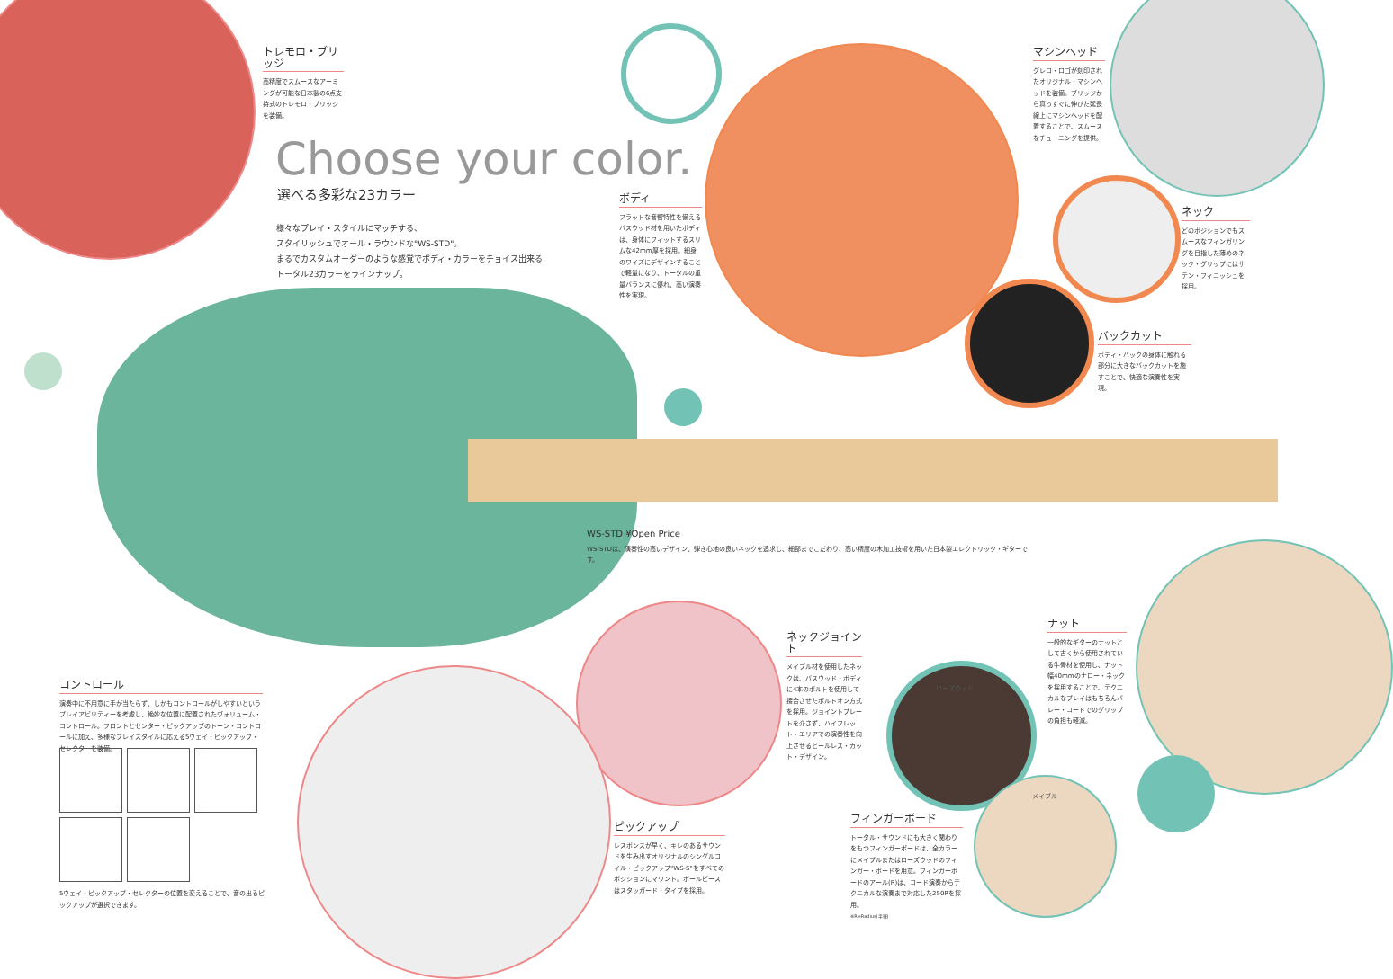トレモロ・ブリッジ
高精度でスムースなアーミングが可能な日本製の6点支持式のトレモロ・ブリッジを装備。
Choose your color.
選べる多彩な23カラー
様々なプレイ・スタイルにマッチする、
スタイリッシュでオール・ラウンドな"WS-STD"。
まるでカスタムオーダーのような感覚でボディ・カラーをチョイス出来る
トータル23カラーをラインナップ。
ボディ
フラットな音響特性を備えるバスウッド材を用いたボディは、身体にフィットするスリムな42mm厚を採用。細身のワイズにデザインすることで軽量になり、トータルの重量バランスに優れ、高い演奏性を実現。
マシンヘッド
グレコ・ロゴが刻印されたオリジナル・マシンヘッドを装備。ブリッジから真っすぐに伸びた延長線上にマシンヘッドを配置することで、スムースなチューニングを提供。
ネック
どのポジションでもスムースなフィンガリングを目指した薄めのネック・グリップにはサテン・フィニッシュを採用。
バックカット
ボディ・バックの身体に触れる部分に大きなバックカットを施すことで、快適な演奏性を実現。
WS-STD ¥Open Price
WS-STDは、演奏性の高いデザイン、弾き心地の良いネックを追求し、細部までこだわり、高い精度の木加工技術を用いた日本製エレクトリック・ギターです。
コントロール
演奏中に不用意に手が当たらず、しかもコントロールがしやすいというプレイアビリティーを考慮し、絶妙な位置に配置されたヴォリューム・コントロール。フロントとセンター・ピックアップのトーン・コントロールに加え、多様なプレイスタイルに応える5ウェイ・ピックアップ・セレクターを装備。
5ウェイ・ピックアップ・セレクターの位置を変えることで、音の出るピックアップが選択できます。
ネックジョイント
メイプル材を使用したネックは、バスウッド・ボディに4本のボルトを使用して接合させたボルトオン方式を採用。ジョイントプレートを介さず、ハイフレット・エリアでの演奏性を向上させるヒールレス・カット・デザイン。
ナット
一般的なギターのナットとして古くから使用されている牛骨材を使用し、ナット幅40mmのナロー・ネックを採用することで、テクニカルなプレイはもちろんバレー・コードでのグリップの負担も軽減。
ローズウッド
メイプル
ピックアップ
レスポンスが早く、キレのあるサウンドを生み出すオリジナルのシングルコイル・ピックアップ"WS-S"をすべてのポジションにマウント。ポールピースはスタッガード・タイプを採用。
フィンガーボード
トータル・サウンドにも大きく関わりをもつフィンガーボードは、全カラーにメイプルまたはローズウッドのフィンガー・ボードを用意。フィンガーボードのアール(R)は、コード演奏からテクニカルな演奏まで対応した250Rを採用。
※R=Radius(半径)